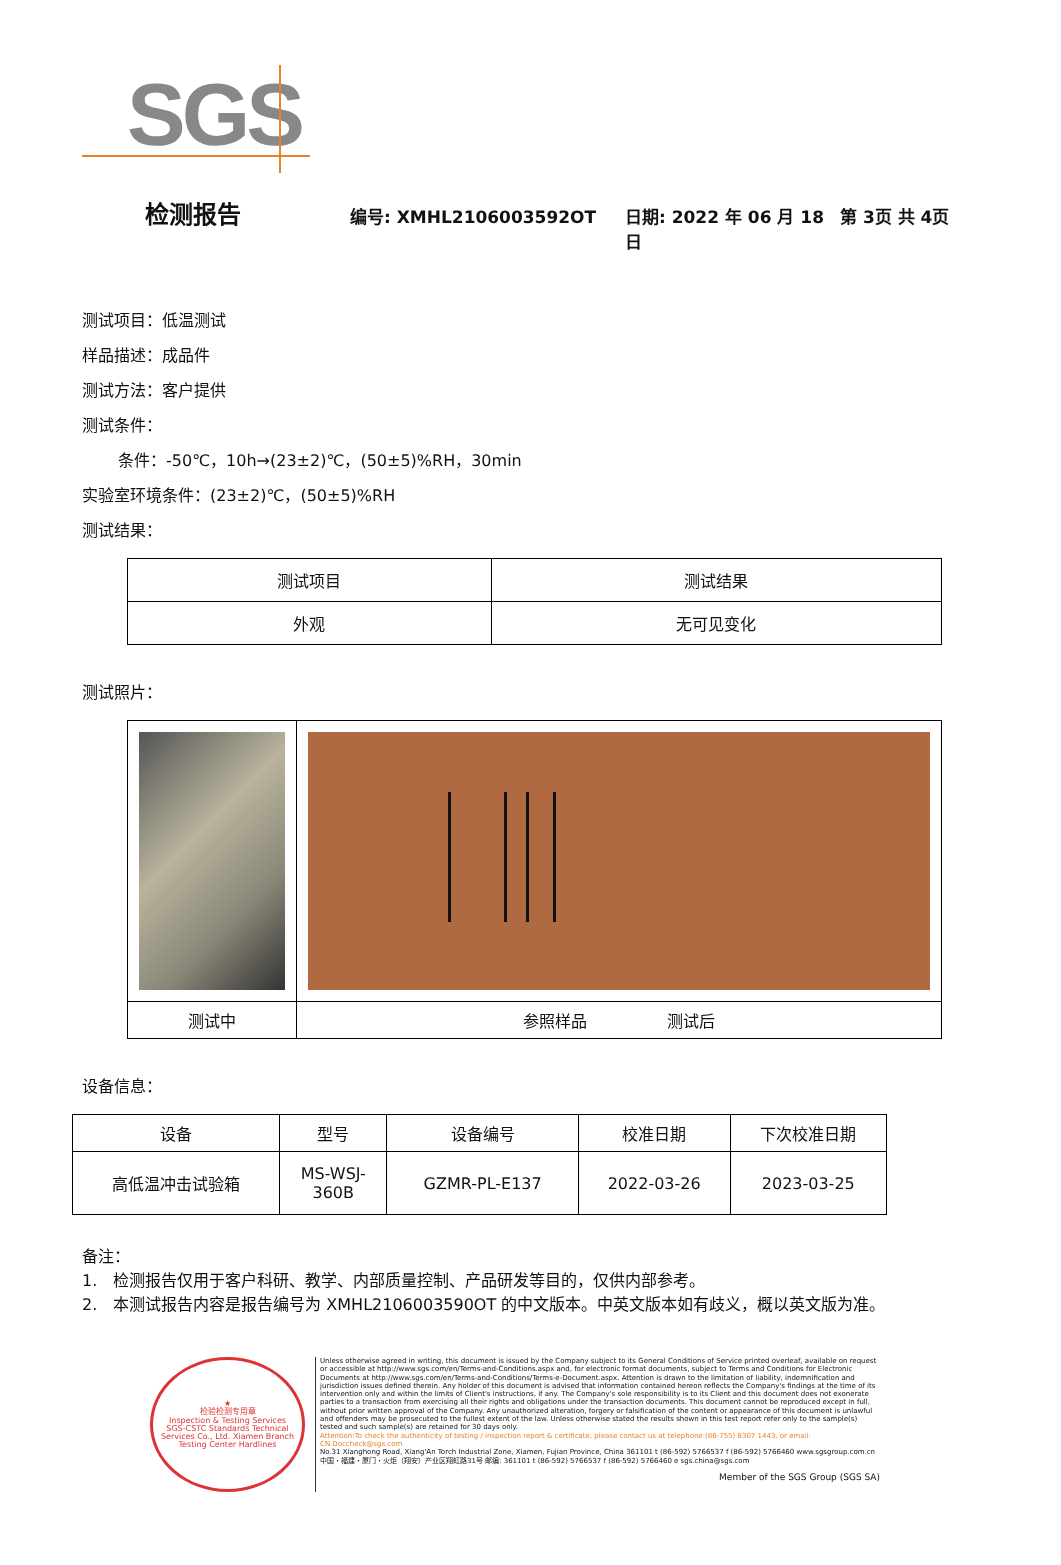SGS
检测报告 编号: XMHL2106003592OT 日期: 2022 年 06 月 18 日 第 3页 共 4页
测试项目：低温测试
样品描述：成品件
测试方法：客户提供
测试条件：
条件：-50℃，10h→(23±2)℃，(50±5)%RH，30min
实验室环境条件：(23±2)℃，(50±5)%RH
测试结果：
| 测试项目 | 测试结果 |
| --- | --- |
| 外观 | 无可见变化 |
测试照片：
| 测试中 | 参照样品 测试后 |
设备信息：
| 设备 | 型号 | 设备编号 | 校准日期 | 下次校准日期 |
| --- | --- | --- | --- | --- |
| 高低温冲击试验箱 | MS-WSJ- 360B | GZMR-PL-E137 | 2022-03-26 | 2023-03-25 |
备注：
1.　检测报告仅用于客户科研、教学、内部质量控制、产品研发等目的，仅供内部参考。
2.　本测试报告内容是报告编号为 XMHL2106003590OT 的中文版本。中英文版本如有歧义，概以英文版为准。
★
检验检测专用章
Inspection & Testing Services
SGS-CSTC Standards Technical Services Co., Ltd. Xiamen Branch Testing Center Hardlines
Unless otherwise agreed in writing, this document is issued by the Company subject to its General Conditions of Service printed overleaf, available on request or accessible at http://www.sgs.com/en/Terms-and-Conditions.aspx and, for electronic format documents, subject to Terms and Conditions for Electronic Documents at http://www.sgs.com/en/Terms-and-Conditions/Terms-e-Document.aspx. Attention is drawn to the limitation of liability, indemnification and jurisdiction issues defined therein. Any holder of this document is advised that information contained hereon reflects the Company's findings at the time of its intervention only and within the limits of Client's instructions, if any. The Company's sole responsibility is to its Client and this document does not exonerate parties to a transaction from exercising all their rights and obligations under the transaction documents. This document cannot be reproduced except in full, without prior written approval of the Company. Any unauthorized alteration, forgery or falsification of the content or appearance of this document is unlawful and offenders may be prosecuted to the fullest extent of the law. Unless otherwise stated the results shown in this test report refer only to the sample(s) tested and such sample(s) are retained for 30 days only.
Attention:To check the authenticity of testing / inspection report & certificate, please contact us at telephone:(86-755) 8307 1443, or email: CN.Doccheck@sgs.com
No.31 Xianghong Road, Xiang'An Torch Industrial Zone, Xiamen, Fujian Province, China 361101 t (86-592) 5766537 f (86-592) 5766460 www.sgsgroup.com.cn
中国・福建・厦门・火炬（翔安）产业区翔虹路31号 邮编: 361101 t (86-592) 5766537 f (86-592) 5766460 e sgs.china@sgs.com
Member of the SGS Group (SGS SA)